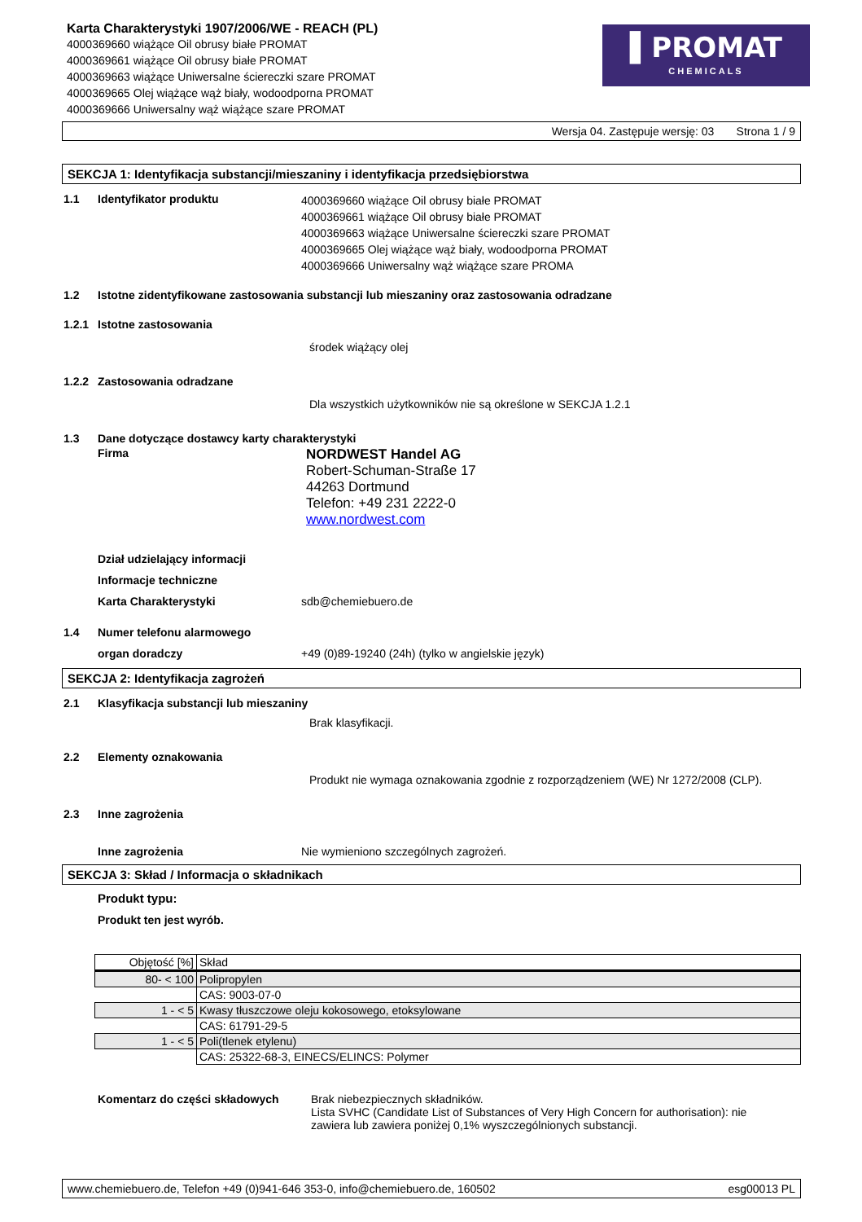Karta Charakterystyki 1907/2006/WE - REACH (PL)
4000369660 wiążące Oil obrusy białe PROMAT
4000369661 wiążące Oil obrusy białe PROMAT
4000369663 wiążące Uniwersalne ściereczki szare PROMAT
4000369665 Olej wiążące wąż biały, wodoodporna PROMAT
4000369666 Uniwersalny wąż wiążące szare PROMAT
Wersja 04. Zastępuje wersję: 03 Strona 1 / 9
SEKCJA 1: Identyfikacja substancji/mieszaniny i identyfikacja przedsiębiorstwa
1.1 Identyfikator produktu
4000369660 wiążące Oil obrusy białe PROMAT
4000369661 wiążące Oil obrusy białe PROMAT
4000369663 wiążące Uniwersalne ściereczki szare PROMAT
4000369665 Olej wiążące wąż biały, wodoodporna PROMAT
4000369666 Uniwersalny wąż wiążące szare PROMA
1.2 Istotne zidentyfikowane zastosowania substancji lub mieszaniny oraz zastosowania odradzane
1.2.1 Istotne zastosowania
środek wiążący olej
1.2.2 Zastosowania odradzane
Dla wszystkich użytkowników nie są określone w SEKCJA 1.2.1
1.3 Dane dotyczące dostawcy karty charakterystyki
Firma
NORDWEST Handel AG
Robert-Schuman-Straße 17
44263 Dortmund
Telefon: +49 231 2222-0
www.nordwest.com
Dział udzielający informacji
Informacje techniczne
Karta Charakterystyki sdb@chemiebuero.de
1.4 Numer telefonu alarmowego
organ doradczy +49 (0)89-19240 (24h) (tylko w angielskie język)
SEKCJA 2: Identyfikacja zagrożeń
2.1 Klasyfikacja substancji lub mieszaniny
Brak klasyfikacji.
2.2 Elementy oznakowania
Produkt nie wymaga oznakowania zgodnie z rozporządzeniem (WE) Nr 1272/2008 (CLP).
2.3 Inne zagrożenia
Inne zagrożenia Nie wymieniono szczególnych zagrożeń.
SEKCJA 3: Skład / Informacja o składnikach
Produkt typu:
Produkt ten jest wyrób.
| Objętość [%] | Skład |
| 80- < 100 | Polipropylen |
| | CAS: 9003-07-0 |
| 1 - < 5 | Kwasy tłuszczowe oleju kokosowego, etoksylowane |
| | CAS: 61791-29-5 |
| 1 - < 5 | Poli(tlenek etylenu) |
| | CAS: 25322-68-3, EINECS/ELINCS: Polymer |
Komentarz do części składowych
Brak niebezpiecznych składników.
Lista SVHC (Candidate List of Substances of Very High Concern for authorisation): nie
zawiera lub zawiera poniżej 0,1% wyszczególnionych substancji.
www.chemiebuero.de, Telefon +49 (0)941-646 353-0, info@chemiebuero.de, 160502 esg00013 PL
▌PROMAT
CHEMICALS